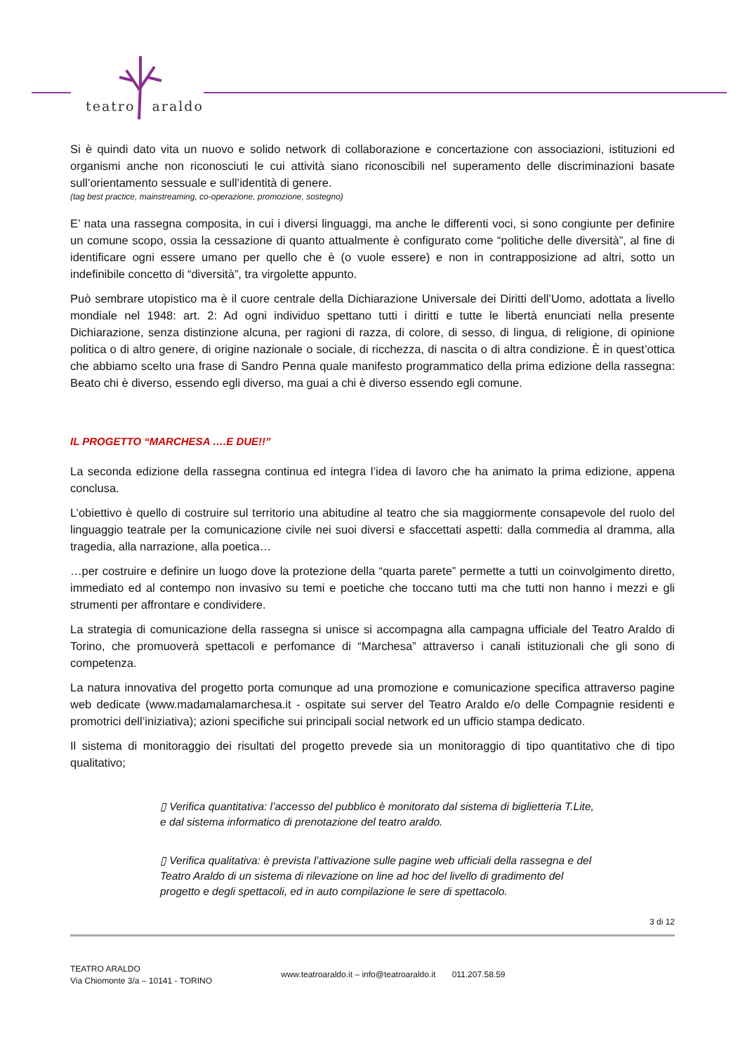teatro araldo
Si è quindi dato vita un nuovo e solido network di collaborazione e concertazione con associazioni, istituzioni ed organismi anche non riconosciuti le cui attività siano riconoscibili nel superamento delle discriminazioni basate sull’orientamento sessuale e sull’identità di genere.
(tag best practice, mainstreaming, co-operazione, promozione, sostegno)
E’ nata una rassegna composita, in cui i diversi linguaggi, ma anche le differenti voci, si sono congiunte per definire un comune scopo, ossia la cessazione di quanto attualmente è configurato come “politiche delle diversità”, al fine di identificare ogni essere umano per quello che è (o vuole essere) e non in contrapposizione ad altri, sotto un indefinibile concetto di “diversità”, tra virgolette appunto.
Può sembrare utopistico ma è il cuore centrale della Dichiarazione Universale dei Diritti dell’Uomo, adottata a livello mondiale nel 1948: art. 2: Ad ogni individuo spettano tutti i diritti e tutte le libertà enunciati nella presente Dichiarazione, senza distinzione alcuna, per ragioni di razza, di colore, di sesso, di lingua, di religione, di opinione politica o di altro genere, di origine nazionale o sociale, di ricchezza, di nascita o di altra condizione. È in quest’ottica che abbiamo scelto una frase di Sandro Penna quale manifesto programmatico della prima edizione della rassegna: Beato chi è diverso, essendo egli diverso, ma guai a chi è diverso essendo egli comune.
IL PROGETTO “MARCHESA ….E DUE!!”
La seconda edizione della rassegna continua ed integra l’idea di lavoro che ha animato la prima edizione, appena conclusa.
L’obiettivo è quello di costruire sul territorio una abitudine al teatro che sia maggiormente consapevole del ruolo del linguaggio teatrale per la comunicazione civile nei suoi diversi e sfaccettati aspetti: dalla commedia al dramma, alla tragedia, alla narrazione, alla poetica…
…per costruire e definire un luogo dove la protezione della “quarta parete” permette a tutti un coinvolgimento diretto, immediato ed al contempo non invasivo su temi e poetiche che toccano tutti ma che tutti non hanno i mezzi e gli strumenti per affrontare e condividere.
La strategia di comunicazione della rassegna si unisce si accompagna alla campagna ufficiale del Teatro Araldo di Torino, che promuoverà spettacoli e perfomance di “Marchesa” attraverso i canali istituzionali che gli sono di competenza.
La natura innovativa del progetto porta comunque ad una promozione e comunicazione specifica attraverso pagine web dedicate (www.madamalamarchesa.it - ospitate sui server del Teatro Araldo e/o delle Compagnie residenti e promotrici dell’iniziativa); azioni specifiche sui principali social network ed un ufficio stampa dedicato.
Il sistema di monitoraggio dei risultati del progetto prevede sia un monitoraggio di tipo quantitativo che di tipo qualitativo;
▯ Verifica quantitativa: l’accesso del pubblico è monitorato dal sistema di biglietteria T.Lite, e dal sistema informatico di prenotazione del teatro araldo.
▯ Verifica qualitativa: è prevista l’attivazione sulle pagine web ufficiali della rassegna e del Teatro Araldo di un sistema di rilevazione on line ad hoc del livello di gradimento del progetto e degli spettacoli, ed in auto compilazione le sere di spettacolo.
3 di 12
TEATRO ARALDO
Via Chiomonte 3/a – 10141 - TORINO
www.teatroaraldo.it – info@teatroaraldo.it 011.207.58.59